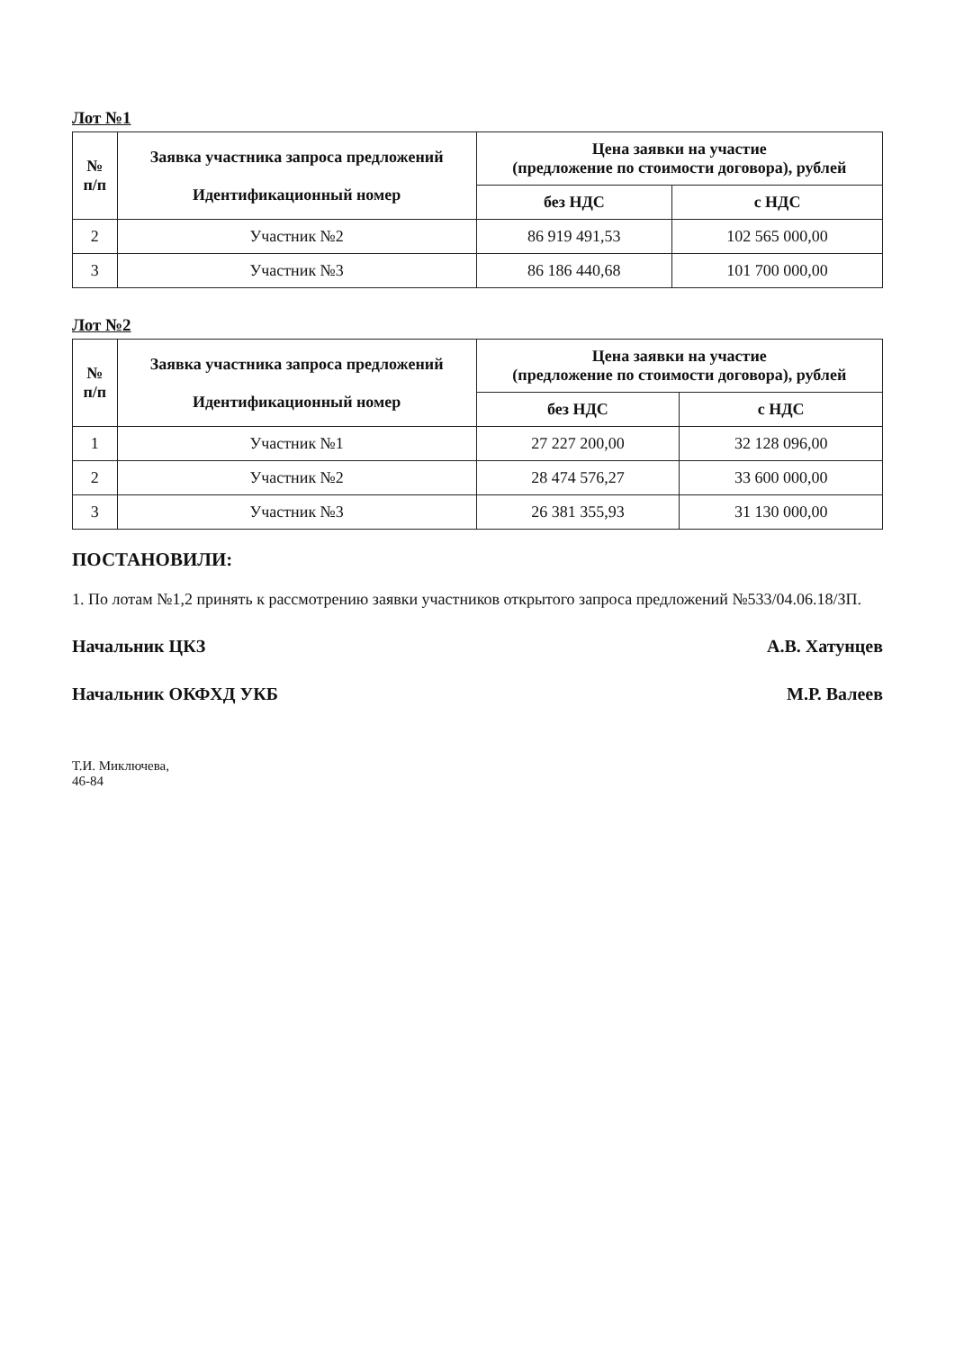Лот №1
| № п/п | Заявка участника запроса предложений Идентификационный номер | Цена заявки на участие (предложение по стоимости договора), рублей | |
| --- | --- | --- | --- |
| | | без НДС | с НДС |
| 2 | Участник №2 | 86 919 491,53 | 102 565 000,00 |
| 3 | Участник №3 | 86 186 440,68 | 101 700 000,00 |
Лот №2
| № п/п | Заявка участника запроса предложений Идентификационный номер | Цена заявки на участие (предложение по стоимости договора), рублей | |
| --- | --- | --- | --- |
| | | без НДС | с НДС |
| 1 | Участник №1 | 27 227 200,00 | 32 128 096,00 |
| 2 | Участник №2 | 28 474 576,27 | 33 600 000,00 |
| 3 | Участник №3 | 26 381 355,93 | 31 130 000,00 |
ПОСТАНОВИЛИ:
1. По лотам №1,2 принять к рассмотрению заявки участников открытого запроса предложений №533/04.06.18/ЗП.
Начальник ЦКЗ А.В. Хатунцев
Начальник ОКФХД УКБ М.Р. Валеев
Т.И. Миключева,
46-84